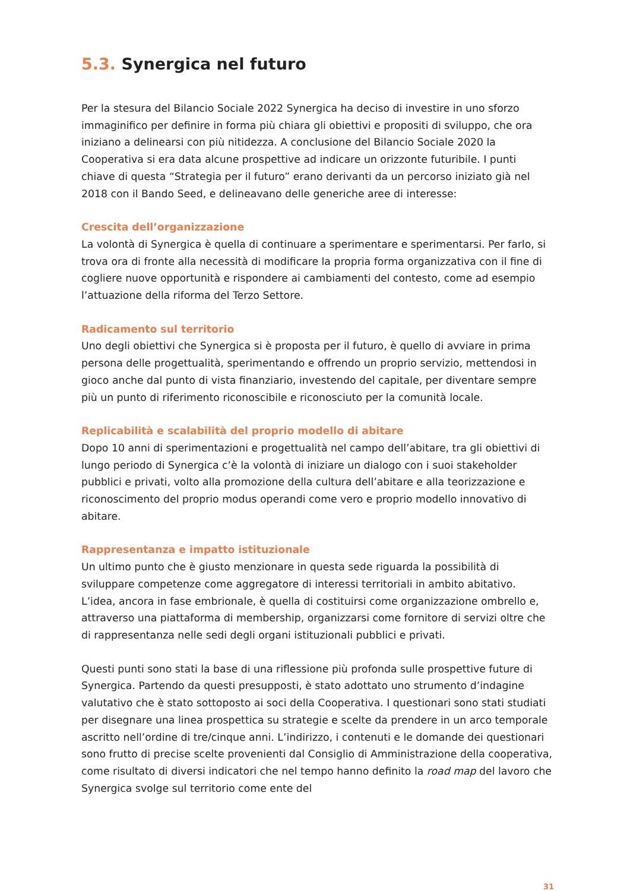5.3. Synergica nel futuro
Per la stesura del Bilancio Sociale 2022 Synergica ha deciso di investire in uno sforzo immaginifico per definire in forma più chiara gli obiettivi e propositi di sviluppo, che ora iniziano a delinearsi con più nitidezza. A conclusione del Bilancio Sociale 2020 la Cooperativa si era data alcune prospettive ad indicare un orizzonte futuribile. I punti chiave di questa “Strategia per il futuro” erano derivanti da un percorso iniziato già nel 2018 con il Bando Seed, e delineavano delle generiche aree di interesse:
Crescita dell’organizzazione
La volontà di Synergica è quella di continuare a sperimentare e sperimentarsi. Per farlo, si trova ora di fronte alla necessità di modificare la propria forma organizzativa con il fine di cogliere nuove opportunità e rispondere ai cambiamenti del contesto, come ad esempio l’attuazione della riforma del Terzo Settore.
Radicamento sul territorio
Uno degli obiettivi che Synergica si è proposta per il futuro, è quello di avviare in prima persona delle progettualità, sperimentando e offrendo un proprio servizio, mettendosi in gioco anche dal punto di vista finanziario, investendo del capitale, per diventare sempre più un punto di riferimento riconoscibile e riconosciuto per la comunità locale.
Replicabilità e scalabilità del proprio modello di abitare
Dopo 10 anni di sperimentazioni e progettualità nel campo dell’abitare, tra gli obiettivi di lungo periodo di Synergica c’è la volontà di iniziare un dialogo con i suoi stakeholder pubblici e privati, volto alla promozione della cultura dell’abitare e alla teorizzazione e riconoscimento del proprio modus operandi come vero e proprio modello innovativo di abitare.
Rappresentanza e impatto istituzionale
Un ultimo punto che è giusto menzionare in questa sede riguarda la possibilità di sviluppare competenze come aggregatore di interessi territoriali in ambito abitativo. L’idea, ancora in fase embrionale, è quella di costituirsi come organizzazione ombrello e, attraverso una piattaforma di membership, organizzarsi come fornitore di servizi oltre che di rappresentanza nelle sedi degli organi istituzionali pubblici e privati.
Questi punti sono stati la base di una riflessione più profonda sulle prospettive future di Synergica. Partendo da questi presupposti, è stato adottato uno strumento d’indagine valutativo che è stato sottoposto ai soci della Cooperativa. I questionari sono stati studiati per disegnare una linea prospettica su strategie e scelte da prendere in un arco temporale ascritto nell’ordine di tre/cinque anni. L’indirizzo, i contenuti e le domande dei questionari sono frutto di precise scelte provenienti dal Consiglio di Amministrazione della cooperativa, come risultato di diversi indicatori che nel tempo hanno definito la road map del lavoro che Synergica svolge sul territorio come ente del
31